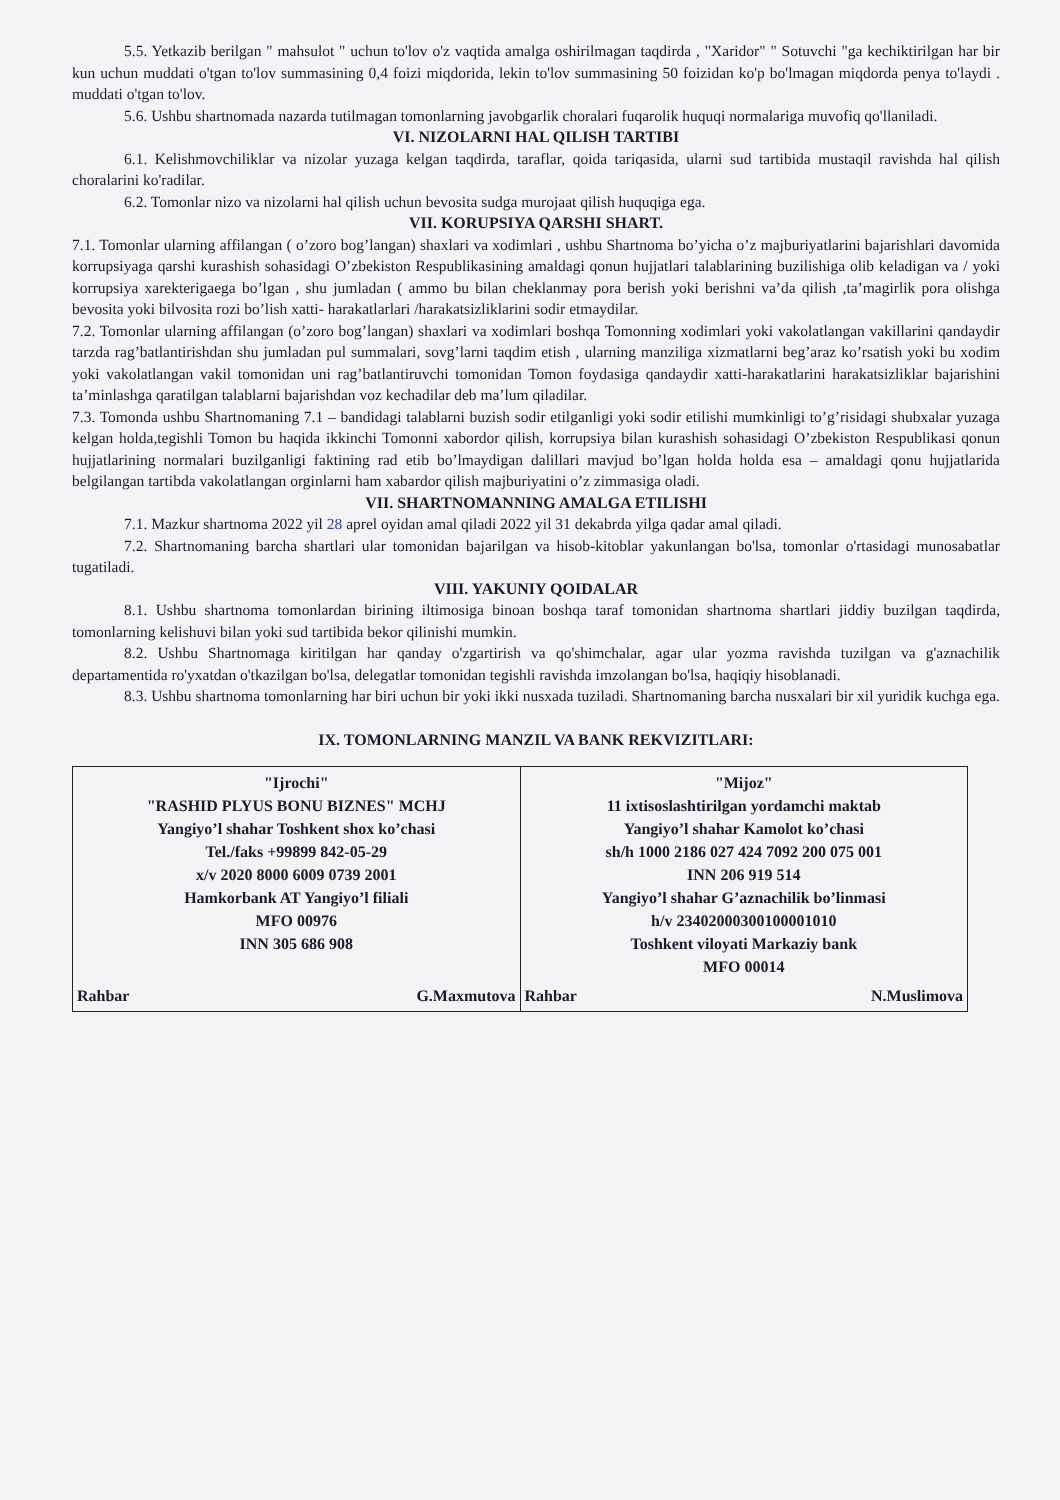5.5. Yetkazib berilgan " mahsulot " uchun to'lov o'z vaqtida amalga oshirilmagan taqdirda , "Xaridor" " Sotuvchi "ga kechiktirilgan har bir kun uchun muddati o'tgan to'lov summasining 0,4 foizi miqdorida, lekin to'lov summasining 50 foizidan ko'p bo'lmagan miqdorda penya to'laydi . muddati o'tgan to'lov.
5.6. Ushbu shartnomada nazarda tutilmagan tomonlarning javobgarlik choralari fuqarolik huquqi normalariga muvofiq qo'llaniladi.
VI. NIZOLARNI HAL QILISH TARTIBI
6.1. Kelishmovchiliklar va nizolar yuzaga kelgan taqdirda, taraflar, qoida tariqasida, ularni sud tartibida mustaqil ravishda hal qilish choralarini ko'radilar.
6.2. Tomonlar nizo va nizolarni hal qilish uchun bevosita sudga murojaat qilish huquqiga ega.
VII. KORUPSIYA QARSHI SHART.
7.1. Tomonlar ularning affilangan ( o’zoro bog’langan) shaxlari va xodimlari , ushbu Shartnoma bo’yicha o’z majburiyatlarini bajarishlari davomida korrupsiyaga qarshi kurashish sohasidagi O’zbekiston Respublikasining amaldagi qonun hujjatlari talablarining buzilishiga olib keladigan va / yoki korrupsiya xarekterigaega bo’lgan , shu jumladan ( ammo bu bilan cheklanmay pora berish yoki berishni va’da qilish ,ta’magirlik pora olishga bevosita yoki bilvosita rozi bo’lish xatti- harakatlarlari /harakatsizliklarini sodir etmaydilar.
7.2. Tomonlar ularning affilangan (o’zoro bog’langan) shaxlari va xodimlari boshqa Tomonning xodimlari yoki vakolatlangan vakillarini qandaydir tarzda rag’batlantirishdan shu jumladan pul summalari, sovg’larni taqdim etish , ularning manziliga xizmatlarni beg’araz ko’rsatish yoki bu xodim yoki vakolatlangan vakil tomonidan uni rag’batlantiruvchi tomonidan Tomon foydasiga qandaydir xatti-harakatlarini harakatsizliklar bajarishini ta’minlashga qaratilgan talablarni bajarishdan voz kechadilar deb ma’lum qiladilar.
7.3. Tomonda ushbu Shartnomaning 7.1 – bandidagi talablarni buzish sodir etilganligi yoki sodir etilishi mumkinligi to’g’risidagi shubxalar yuzaga kelgan holda,tegishli Tomon bu haqida ikkinchi Tomonni xabordor qilish, korrupsiya bilan kurashish sohasidagi O’zbekiston Respublikasi qonun hujjatlarining normalari buzilganligi faktining rad etib bo’lmaydigan dalillari mavjud bo’lgan holda holda esa – amaldagi qonu hujjatlarida belgilangan tartibda vakolatlangan orginlarni ham xabardor qilish majburiyatini o’z zimmasiga oladi.
VII. SHARTNOMANNING AMALGA ETILISHI
7.1. Mazkur shartnoma 2022 yil 28 aprel oyidan amal qiladi 2022 yil 31 dekabrda yilga qadar amal qiladi.
7.2. Shartnomaning barcha shartlari ular tomonidan bajarilgan va hisob-kitoblar yakunlangan bo'lsa, tomonlar o'rtasidagi munosabatlar tugatiladi.
VIII. YAKUNIY QOIDALAR
8.1. Ushbu shartnoma tomonlardan birining iltimosiga binoan boshqa taraf tomonidan shartnoma shartlari jiddiy buzilgan taqdirda, tomonlarning kelishuvi bilan yoki sud tartibida bekor qilinishi mumkin.
8.2. Ushbu Shartnomaga kiritilgan har qanday o'zgartirish va qo'shimchalar, agar ular yozma ravishda tuzilgan va g'aznachilik departamentida ro'yxatdan o'tkazilgan bo'lsa, delegatlar tomonidan tegishli ravishda imzolangan bo'lsa, haqiqiy hisoblanadi.
8.3. Ushbu shartnoma tomonlarning har biri uchun bir yoki ikki nusxada tuziladi. Shartnomaning barcha nusxalari bir xil yuridik kuchga ega.
IX. TOMONLARNING MANZIL VA BANK REKVIZITLARI:
| "Ijrochi" "RASHID PLYUS BONU BIZNES" MCHJ Yangiyo’l shahar Toshkent shox ko’chasi Tel./faks +99899 842-05-29 x/v 2020 8000 6009 0739 2001 Hamkorbank AT Yangiyo’l filiali MFO 00976 INN 305 686 908 Rahbar G.Maxmutova | "Mijoz" 11 ixtisoslashtirilgan yordamchi maktab Yangiyo’l shahar Kamolot ko’chasi sh/h 1000 2186 027 424 7092 200 075 001 INN 206 919 514 Yangiyo’l shahar G’aznachilik bo’linmasi h/v 23402000300100001010 Toshkent viloyati Markaziy bank MFO 00014 Rahbar N.Muslimova |